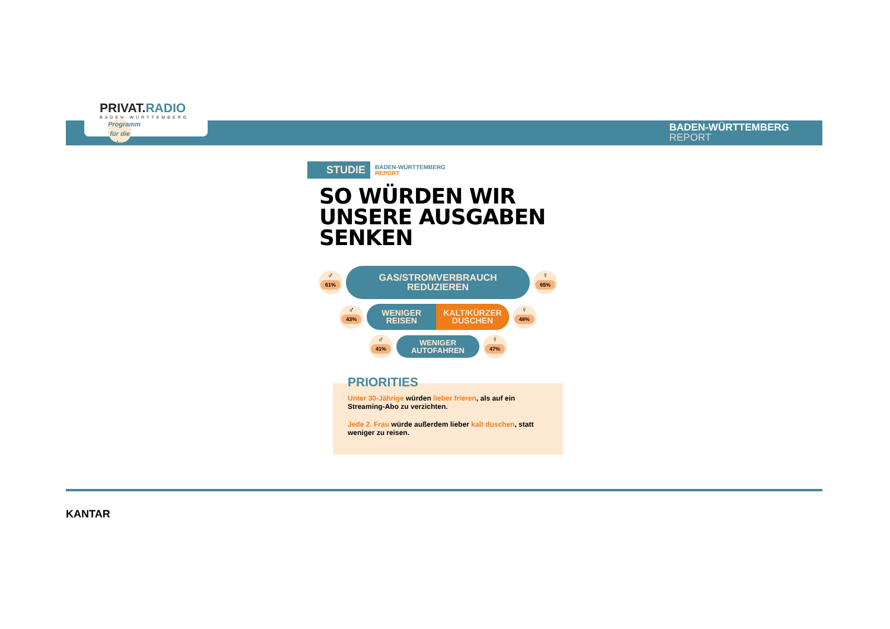PRIVAT.RADIO
BADEN-WÜRTTEMBERG
Programm für die Zukunft
BADEN-WÜRTTEMBERG
REPORT
STUDIE
BADEN-WÜRTTEMBERG
REPORT
SO WÜRDEN WIR UNSERE AUSGABEN SENKEN
♂
61%
GAS/STROMVERBRAUCH REDUZIEREN
♀
65%
♂
43%
WENIGER
REISEN
KALT/KÜRZER
DUSCHEN
♀
48%
♂
41%
WENIGER
AUTOFAHREN
♀
47%
Unter 30-Jährige würden lieber frieren, als auf ein Streaming-Abo zu verzichten.
Jede 2. Frau würde außerdem lieber kalt duschen, statt weniger zu reisen.
PRIORITIES
KANTAR